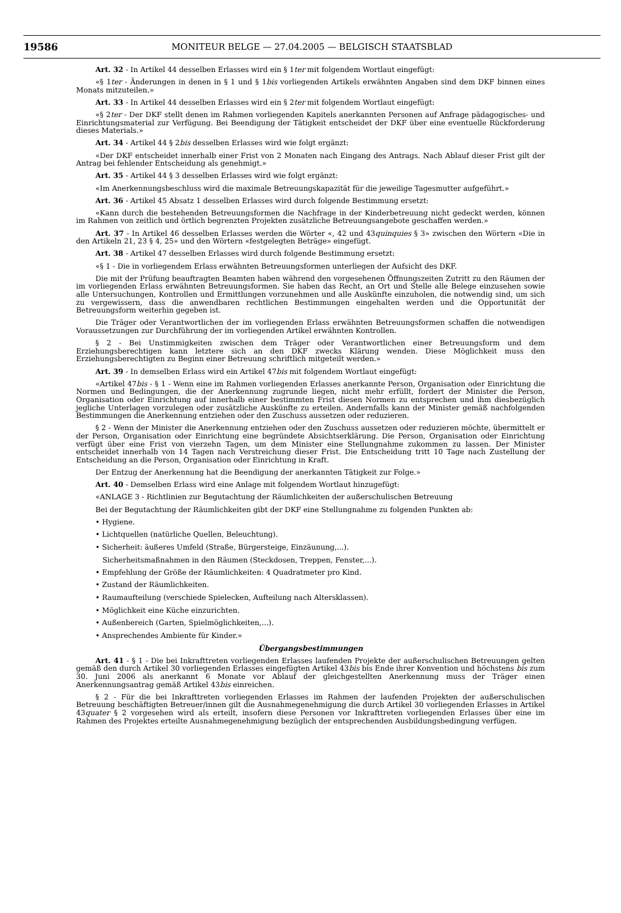19586 MONITEUR BELGE — 27.04.2005 — BELGISCH STAATSBLAD
Art. 32 - In Artikel 44 desselben Erlasses wird ein § 1ter mit folgendem Wortlaut eingefügt:
«§ 1ter - Änderungen in denen in § 1 und § 1bis vorliegenden Artikels erwähnten Angaben sind dem DKF binnen eines Monats mitzuteilen.»
Art. 33 - In Artikel 44 desselben Erlasses wird ein § 2ter mit folgendem Wortlaut eingefügt:
«§ 2ter - Der DKF stellt denen im Rahmen vorliegenden Kapitels anerkannten Personen auf Anfrage pädagogisches- und Einrichtungsmaterial zur Verfügung. Bei Beendigung der Tätigkeit entscheidet der DKF über eine eventuelle Rückforderung dieses Materials.»
Art. 34 - Artikel 44 § 2bis desselben Erlasses wird wie folgt ergänzt:
«Der DKF entscheidet innerhalb einer Frist von 2 Monaten nach Eingang des Antrags. Nach Ablauf dieser Frist gilt der Antrag bei fehlender Entscheidung als genehmigt.»
Art. 35 - Artikel 44 § 3 desselben Erlasses wird wie folgt ergänzt:
«Im Anerkennungsbeschluss wird die maximale Betreuungskapazität für die jeweilige Tagesmutter aufgeführt.»
Art. 36 - Artikel 45 Absatz 1 desselben Erlasses wird durch folgende Bestimmung ersetzt:
«Kann durch die bestehenden Betreuungsformen die Nachfrage in der Kinderbetreuung nicht gedeckt werden, können im Rahmen von zeitlich und örtlich begrenzten Projekten zusätzliche Betreuungsangebote geschaffen werden.»
Art. 37 - In Artikel 46 desselben Erlasses werden die Wörter «, 42 und 43quinquies § 3» zwischen den Wörtern «Die in den Artikeln 21, 23 § 4, 25» und den Wörtern «festgelegten Beträge» eingefügt.
Art. 38 - Artikel 47 desselben Erlasses wird durch folgende Bestimmung ersetzt:
«§ 1 - Die in vorliegendem Erlass erwähnten Betreuungsformen unterliegen der Aufsicht des DKF.
Die mit der Prüfung beauftragten Beamten haben während den vorgesehenen Öffnungszeiten Zutritt zu den Räumen der im vorliegenden Erlass erwähnten Betreuungsformen. Sie haben das Recht, an Ort und Stelle alle Belege einzusehen sowie alle Untersuchungen, Kontrollen und Ermittlungen vorzunehmen und alle Auskünfte einzuholen, die notwendig sind, um sich zu vergewissern, dass die anwendbaren rechtlichen Bestimmungen eingehalten werden und die Opportunität der Betreuungsform weiterhin gegeben ist.
Die Träger oder Verantwortlichen der im vorliegenden Erlass erwähnten Betreuungsformen schaffen die notwendigen Voraussetzungen zur Durchführung der im vorliegenden Artikel erwähnten Kontrollen.
§ 2 - Bei Unstimmigkeiten zwischen dem Träger oder Verantwortlichen einer Betreuungsform und dem Erziehungsberechtigen kann letztere sich an den DKF zwecks Klärung wenden. Diese Möglichkeit muss den Erziehungsberechtigten zu Beginn einer Betreuung schriftlich mitgeteilt werden.»
Art. 39 - In demselben Erlass wird ein Artikel 47bis mit folgendem Wortlaut eingefügt:
«Artikel 47bis - § 1 - Wenn eine im Rahmen vorliegenden Erlasses anerkannte Person, Organisation oder Einrichtung die Normen und Bedingungen, die der Anerkennung zugrunde liegen, nicht mehr erfüllt, fordert der Minister die Person, Organisation oder Einrichtung auf innerhalb einer bestimmten Frist diesen Normen zu entsprechen und ihm diesbezüglich jegliche Unterlagen vorzulegen oder zusätzliche Auskünfte zu erteilen. Andernfalls kann der Minister gemäß nachfolgenden Bestimmungen die Anerkennung entziehen oder den Zuschuss aussetzen oder reduzieren.
§ 2 - Wenn der Minister die Anerkennung entziehen oder den Zuschuss aussetzen oder reduzieren möchte, übermittelt er der Person, Organisation oder Einrichtung eine begründete Absichtserklärung. Die Person, Organisation oder Einrichtung verfügt über eine Frist von vierzehn Tagen, um dem Minister eine Stellungnahme zukommen zu lassen. Der Minister entscheidet innerhalb von 14 Tagen nach Verstreichung dieser Frist. Die Entscheidung tritt 10 Tage nach Zustellung der Entscheidung an die Person, Organisation oder Einrichtung in Kraft.
Der Entzug der Anerkennung hat die Beendigung der anerkannten Tätigkeit zur Folge.»
Art. 40 - Demselben Erlass wird eine Anlage mit folgendem Wortlaut hinzugefügt:
«ANLAGE 3 - Richtlinien zur Begutachtung der Räumlichkeiten der außerschulischen Betreuung
Bei der Begutachtung der Räumlichkeiten gibt der DKF eine Stellungnahme zu folgenden Punkten ab:
• Hygiene.
• Lichtquellen (natürliche Quellen, Beleuchtung).
• Sicherheit: äußeres Umfeld (Straße, Bürgersteige, Einzäunung,...).
Sicherheitsmaßnahmen in den Räumen (Steckdosen, Treppen, Fenster,...).
• Empfehlung der Größe der Räumlichkeiten: 4 Quadratmeter pro Kind.
• Zustand der Räumlichkeiten.
• Raumaufteilung (verschiede Spielecken, Aufteilung nach Altersklassen).
• Möglichkeit eine Küche einzurichten.
• Außenbereich (Garten, Spielmöglichkeiten,...).
• Ansprechendes Ambiente für Kinder.»
Übergangsbestimmungen
Art. 41 - § 1 - Die bei Inkrafttreten vorliegenden Erlasses laufenden Projekte der außerschulischen Betreuungen gelten gemäß den durch Artikel 30 vorliegenden Erlasses eingefügten Artikel 43bis bis Ende ihrer Konvention und höchstens bis zum 30. Juni 2006 als anerkannt 6 Monate vor Ablauf der gleichgestellten Anerkennung muss der Träger einen Anerkennungsantrag gemäß Artikel 43bis einreichen.
§ 2 - Für die bei Inkrafttreten vorliegenden Erlasses im Rahmen der laufenden Projekten der außerschulischen Betreuung beschäftigten Betreuer/innen gilt die Ausnahmegenehmigung die durch Artikel 30 vorliegenden Erlasses in Artikel 43quater § 2 vorgesehen wird als erteilt, insofern diese Personen vor Inkrafttreten vorliegenden Erlasses über eine im Rahmen des Projektes erteilte Ausnahmegenehmigung bezüglich der entsprechenden Ausbildungsbedingung verfügen.